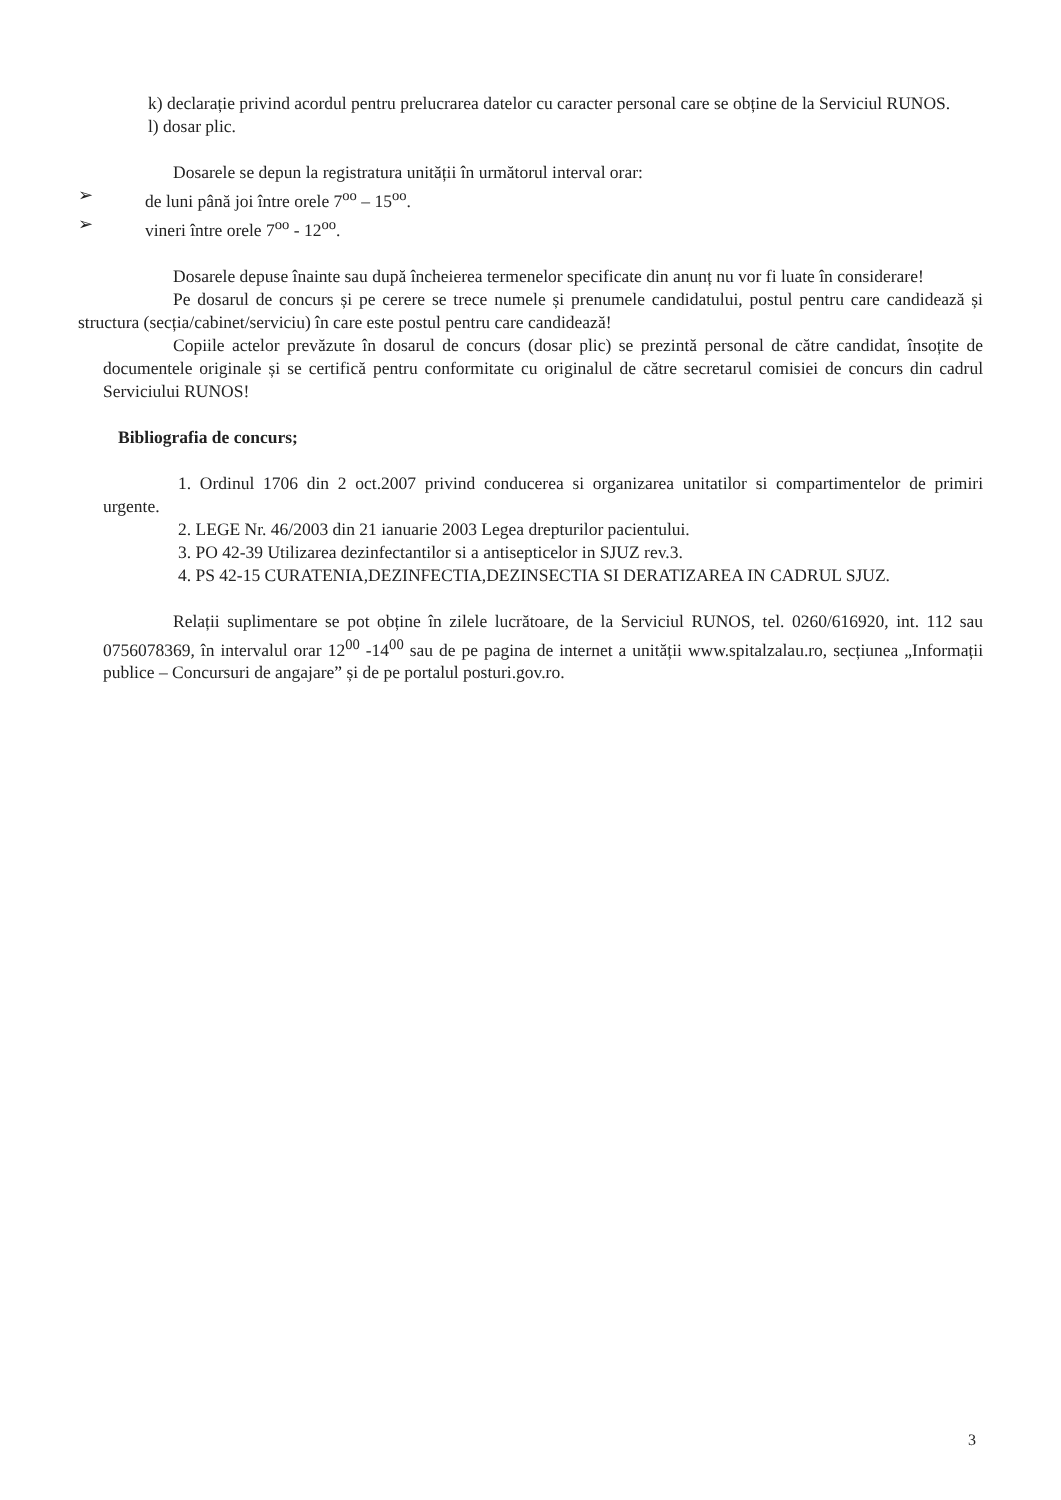k) declarație privind acordul pentru prelucrarea datelor cu caracter personal care se obține de la Serviciul RUNOS.
l) dosar plic.
Dosarele se depun la registratura unității în următorul interval orar:
➢ de luni până joi între orele 7<sup>oo</sup> – 15<sup>oo</sup>.
➢ vineri între orele 7<sup>oo</sup> - 12<sup>oo</sup>.
Dosarele depuse înainte sau după încheierea termenelor specificate din anunț nu vor fi luate în considerare!
Pe dosarul de concurs și pe cerere se trece numele și prenumele candidatului, postul pentru care candidează și structura (secția/cabinet/serviciu) în care este postul pentru care candidează!
Copiile actelor prevăzute în dosarul de concurs (dosar plic) se prezintă personal de către candidat, însoțite de documentele originale și se certifică pentru conformitate cu originalul de către secretarul comisiei de concurs din cadrul Serviciului RUNOS!
Bibliografia de concurs;
1. Ordinul 1706 din 2 oct.2007 privind conducerea si organizarea unitatilor si compartimentelor de primiri urgente.
2. LEGE Nr. 46/2003 din 21 ianuarie 2003 Legea drepturilor pacientului.
3. PO 42-39 Utilizarea dezinfectantilor si a antisepticelor in SJUZ rev.3.
4. PS 42-15 CURATENIA,DEZINFECTIA,DEZINSECTIA SI DERATIZAREA IN CADRUL SJUZ.
Relații suplimentare se pot obține în zilele lucrătoare, de la Serviciul RUNOS, tel. 0260/616920, int. 112 sau 0756078369, în intervalul orar 12<sup>00</sup> -14<sup>00</sup> sau de pe pagina de internet a unității www.spitalzalau.ro, secțiunea „Informații publice – Concursuri de angajare” și de pe portalul posturi.gov.ro.
3